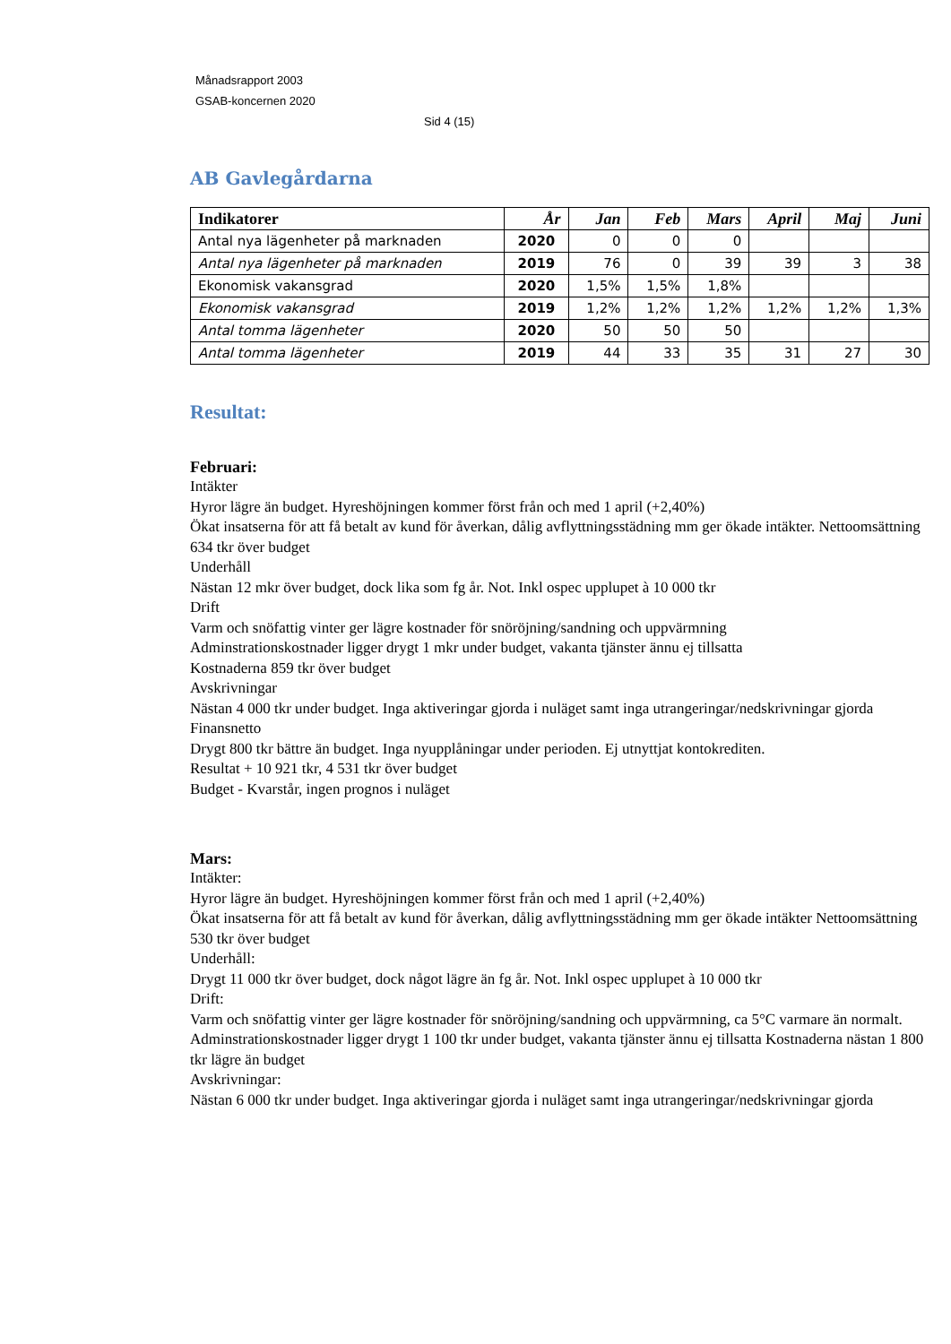Månadsrapport 2003
GSAB-koncernen 2020
Sid 4 (15)
AB Gavlegårdarna
| Indikatorer | År | Jan | Feb | Mars | April | Maj | Juni |
| --- | --- | --- | --- | --- | --- | --- | --- |
| Antal nya lägenheter på marknaden | 2020 | 0 | 0 | 0 | | | |
| Antal nya lägenheter på marknaden | 2019 | 76 | 0 | 39 | 39 | 3 | 38 |
| Ekonomisk vakansgrad | 2020 | 1,5% | 1,5% | 1,8% | | | |
| Ekonomisk vakansgrad | 2019 | 1,2% | 1,2% | 1,2% | 1,2% | 1,2% | 1,3% |
| Antal tomma lägenheter | 2020 | 50 | 50 | 50 | | | |
| Antal tomma lägenheter | 2019 | 44 | 33 | 35 | 31 | 27 | 30 |
Resultat:
Februari:
Intäkter
Hyror lägre än budget. Hyreshöjningen kommer först från och med 1 april (+2,40%)
Ökat insatserna för att få betalt av kund för åverkan, dålig avflyttningsstädning mm ger ökade intäkter. Nettoomsättning 634 tkr över budget
Underhåll
Nästan 12 mkr över budget, dock lika som fg år. Not. Inkl ospec upplupet à 10 000 tkr
Drift
Varm och snöfattig vinter ger lägre kostnader för snöröjning/sandning och uppvärmning
Adminstrationskostnader ligger drygt 1 mkr under budget, vakanta tjänster ännu ej tillsatta
Kostnaderna 859 tkr över budget
Avskrivningar
Nästan 4 000 tkr under budget. Inga aktiveringar gjorda i nuläget samt inga utrangeringar/nedskrivningar gjorda
Finansnetto
Drygt 800 tkr bättre än budget. Inga nyupplåningar under perioden. Ej utnyttjat kontokrediten.
Resultat + 10 921 tkr, 4 531 tkr över budget
Budget - Kvarstår, ingen prognos i nuläget
Mars:
Intäkter:
Hyror lägre än budget. Hyreshöjningen kommer först från och med 1 april (+2,40%)
Ökat insatserna för att få betalt av kund för åverkan, dålig avflyttningsstädning mm ger ökade intäkter Nettoomsättning 530 tkr över budget
Underhåll:
Drygt 11 000 tkr över budget, dock något lägre än fg år. Not. Inkl ospec upplupet à 10 000 tkr
Drift:
Varm och snöfattig vinter ger lägre kostnader för snöröjning/sandning och uppvärmning, ca 5°C varmare än normalt. Adminstrationskostnader ligger drygt 1 100 tkr under budget, vakanta tjänster ännu ej tillsatta Kostnaderna nästan 1 800 tkr lägre än budget
Avskrivningar:
Nästan 6 000 tkr under budget. Inga aktiveringar gjorda i nuläget samt inga utrangeringar/nedskrivningar gjorda